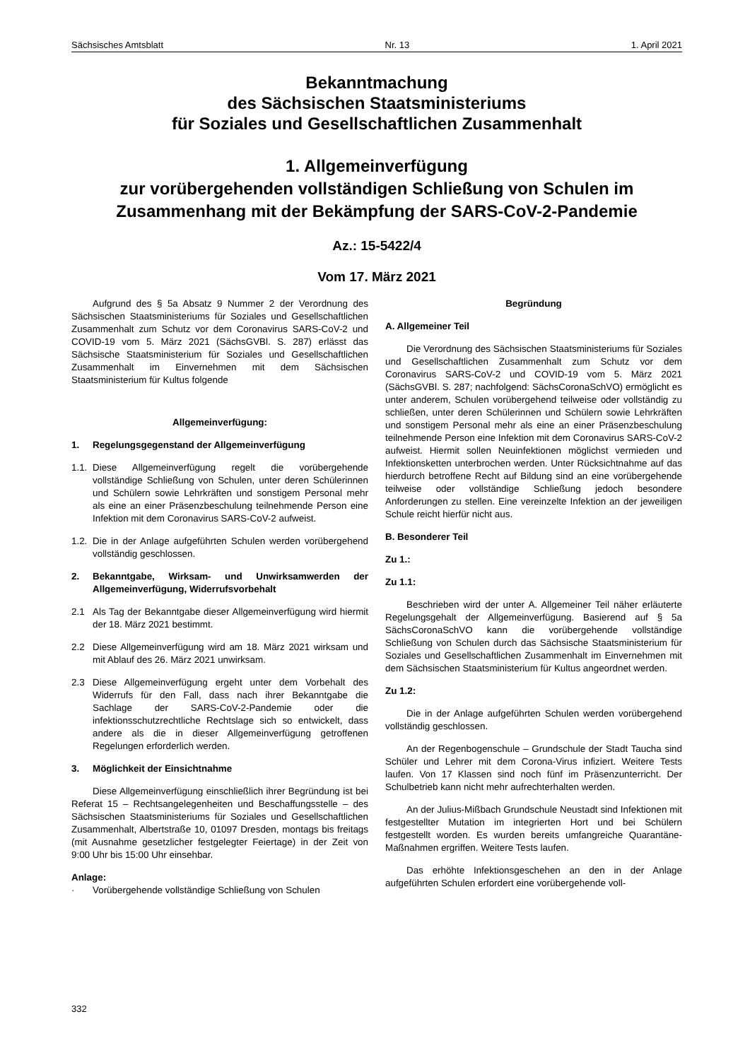Sächsisches Amtsblatt Nr. 13 1. April 2021
Bekanntmachung
des Sächsischen Staatsministeriums
für Soziales und Gesellschaftlichen Zusammenhalt
1. Allgemeinverfügung
zur vorübergehenden vollständigen Schließung von Schulen im Zusammenhang mit der Bekämpfung der SARS-CoV-2-Pandemie
Az.: 15-5422/4
Vom 17. März 2021
Aufgrund des § 5a Absatz 9 Nummer 2 der Verordnung des Sächsischen Staatsministeriums für Soziales und Gesellschaftlichen Zusammenhalt zum Schutz vor dem Coronavirus SARS-CoV-2 und COVID-19 vom 5. März 2021 (SächsGVBl. S. 287) erlässt das Sächsische Staatsministerium für Soziales und Gesellschaftlichen Zusammenhalt im Einvernehmen mit dem Sächsischen Staatsministerium für Kultus folgende
Allgemeinverfügung:
1. Regelungsgegenstand der Allgemeinverfügung
1.1. Diese Allgemeinverfügung regelt die vorübergehende vollständige Schließung von Schulen, unter deren Schülerinnen und Schülern sowie Lehrkräften und sonstigem Personal mehr als eine an einer Präsenzbeschulung teilnehmende Person eine Infektion mit dem Coronavirus SARS-CoV-2 aufweist.
1.2. Die in der Anlage aufgeführten Schulen werden vorübergehend vollständig geschlossen.
2. Bekanntgabe, Wirksam- und Unwirksamwerden der Allgemeinverfügung, Widerrufsvorbehalt
2.1 Als Tag der Bekanntgabe dieser Allgemeinverfügung wird hiermit der 18. März 2021 bestimmt.
2.2 Diese Allgemeinverfügung wird am 18. März 2021 wirksam und mit Ablauf des 26. März 2021 unwirksam.
2.3 Diese Allgemeinverfügung ergeht unter dem Vorbehalt des Widerrufs für den Fall, dass nach ihrer Bekanntgabe die Sachlage der SARS-CoV-2-Pandemie oder die infektionsschutzrechtliche Rechtslage sich so entwickelt, dass andere als die in dieser Allgemeinverfügung getroffenen Regelungen erforderlich werden.
3. Möglichkeit der Einsichtnahme
Diese Allgemeinverfügung einschließlich ihrer Begründung ist bei Referat 15 – Rechtsangelegenheiten und Beschaffungsstelle – des Sächsischen Staatsministeriums für Soziales und Gesellschaftlichen Zusammenhalt, Albertstraße 10, 01097 Dresden, montags bis freitags (mit Ausnahme gesetzlicher festgelegter Feiertage) in der Zeit von 9:00 Uhr bis 15:00 Uhr einsehbar.
Anlage:
· Vorübergehende vollständige Schließung von Schulen
Begründung
A. Allgemeiner Teil
Die Verordnung des Sächsischen Staatsministeriums für Soziales und Gesellschaftlichen Zusammenhalt zum Schutz vor dem Coronavirus SARS-CoV-2 und COVID-19 vom 5. März 2021 (SächsGVBl. S. 287; nachfolgend: SächsCoronaSchVO) ermöglicht es unter anderem, Schulen vorübergehend teilweise oder vollständig zu schließen, unter deren Schülerinnen und Schülern sowie Lehrkräften und sonstigem Personal mehr als eine an einer Präsenzbeschulung teilnehmende Person eine Infektion mit dem Coronavirus SARS-CoV-2 aufweist. Hiermit sollen Neuinfektionen möglichst vermieden und Infektionsketten unterbrochen werden. Unter Rücksichtnahme auf das hierdurch betroffene Recht auf Bildung sind an eine vorübergehende teilweise oder vollständige Schließung jedoch besondere Anforderungen zu stellen. Eine vereinzelte Infektion an der jeweiligen Schule reicht hierfür nicht aus.
B. Besonderer Teil
Zu 1.:
Zu 1.1:
Beschrieben wird der unter A. Allgemeiner Teil näher erläuterte Regelungsgehalt der Allgemeinverfügung. Basierend auf § 5a SächsCoronaSchVO kann die vorübergehende vollständige Schließung von Schulen durch das Sächsische Staatsministerium für Soziales und Gesellschaftlichen Zusammenhalt im Einvernehmen mit dem Sächsischen Staatsministerium für Kultus angeordnet werden.
Zu 1.2:
Die in der Anlage aufgeführten Schulen werden vorübergehend vollständig geschlossen.
An der Regenbogenschule – Grundschule der Stadt Taucha sind Schüler und Lehrer mit dem Corona-Virus infiziert. Weitere Tests laufen. Von 17 Klassen sind noch fünf im Präsenzunterricht. Der Schulbetrieb kann nicht mehr aufrechterhalten werden.
An der Julius-Mißbach Grundschule Neustadt sind Infektionen mit festgestellter Mutation im integrierten Hort und bei Schülern festgestellt worden. Es wurden bereits umfangreiche Quarantäne-Maßnahmen ergriffen. Weitere Tests laufen.
Das erhöhte Infektionsgeschehen an den in der Anlage aufgeführten Schulen erfordert eine vorübergehende voll-
332